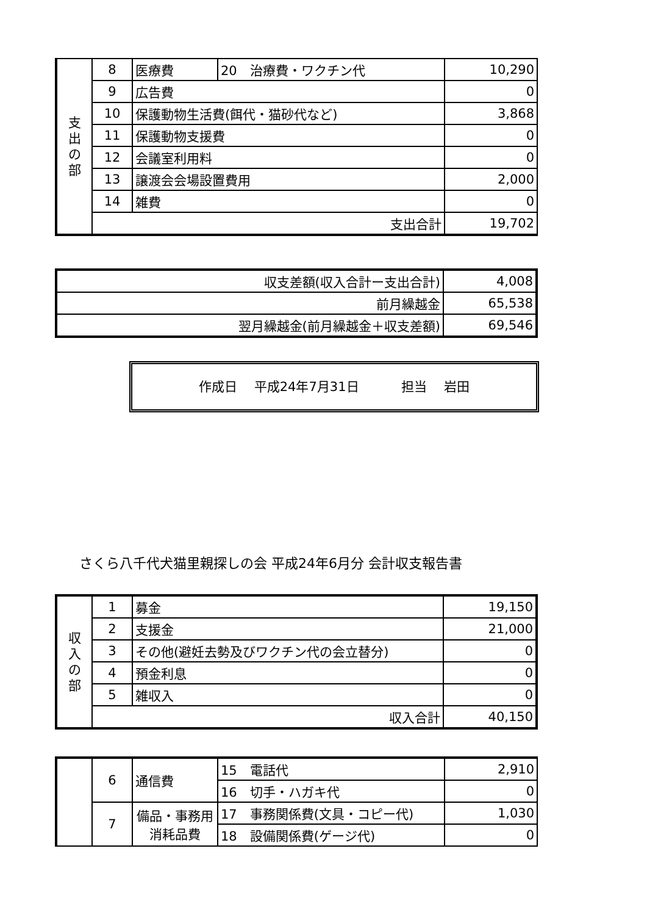| 支 出 の 部 | 8 | 医療費 | 20 治療費・ワクチン代 | 10,290 |
| | 9 | 広告費 | | 0 |
| | 10 | 保護動物生活費(餌代・猫砂代など) | | 3,868 |
| | 11 | 保護動物支援費 | | 0 |
| | 12 | 会議室利用料 | | 0 |
| | 13 | 譲渡会会場設置費用 | | 2,000 |
| | 14 | 雑費 | | 0 |
| | 支出合計 | | | 19,702 |
| 収支差額(収入合計ー支出合計) | 4,008 |
| 前月繰越金 | 65,538 |
| 翌月繰越金(前月繰越金＋収支差額) | 69,546 |
作成日　 平成24年7月31日　　　 担当　 岩田
さくら八千代犬猫里親探しの会 平成24年6月分 会計収支報告書
| 収 入 の 部 | 1 | 募金 | 19,150 |
| | 2 | 支援金 | 21,000 |
| | 3 | その他(避妊去勢及びワクチン代の会立替分) | 0 |
| | 4 | 預金利息 | 0 |
| | 5 | 雑収入 | 0 |
| | 収入合計 | | 40,150 |
| | 6 | 通信費 | 15 電話代 | 2,910 |
| | | | 16 切手・ハガキ代 | 0 |
| | 7 | 備品・事務用消耗品費 | 17 事務関係費(文具・コピー代) | 1,030 |
| | | | 18 設備関係費(ゲージ代) | 0 |